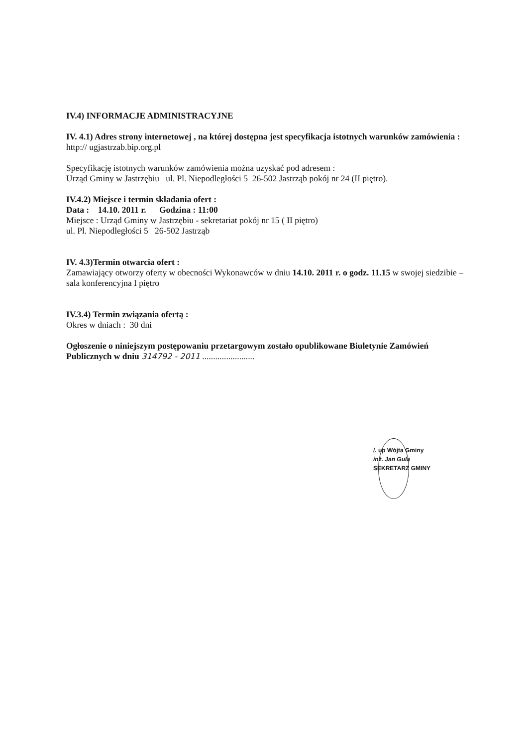IV.4) INFORMACJE ADMINISTRACYJNE
IV. 4.1) Adres strony internetowej , na której dostępna jest specyfikacja istotnych warunków zamówienia :
http:// ugjastrzab.bip.org.pl
Specyfikację istotnych warunków zamówienia można uzyskać pod adresem :
Urząd Gminy w Jastrzębiu ul. Pl. Niepodległości 5 26-502 Jastrząb pokój nr 24 (II piętro).
IV.4.2) Miejsce i termin składania ofert :
Data : 14.10. 2011 r. Godzina : 11:00
Miejsce : Urząd Gminy w Jastrzębiu - sekretariat pokój nr 15 ( II piętro)
ul. Pl. Niepodległości 5 26-502 Jastrząb
IV. 4.3)Termin otwarcia ofert :
Zamawiający otworzy oferty w obecności Wykonawców w dniu 14.10. 2011 r. o godz. 11.15 w swojej siedzibie – sala konferencyjna I piętro
IV.3.4) Termin związania ofertą :
Okres w dniach : 30 dni
Ogłoszenie o niniejszym postępowaniu przetargowym zostało opublikowane Biuletynie Zamówień Publicznych w dniu 314792 - 2011 ........................
/. up Wójta Gminy
inż. Jan Gula
SEKRETARZ GMINY